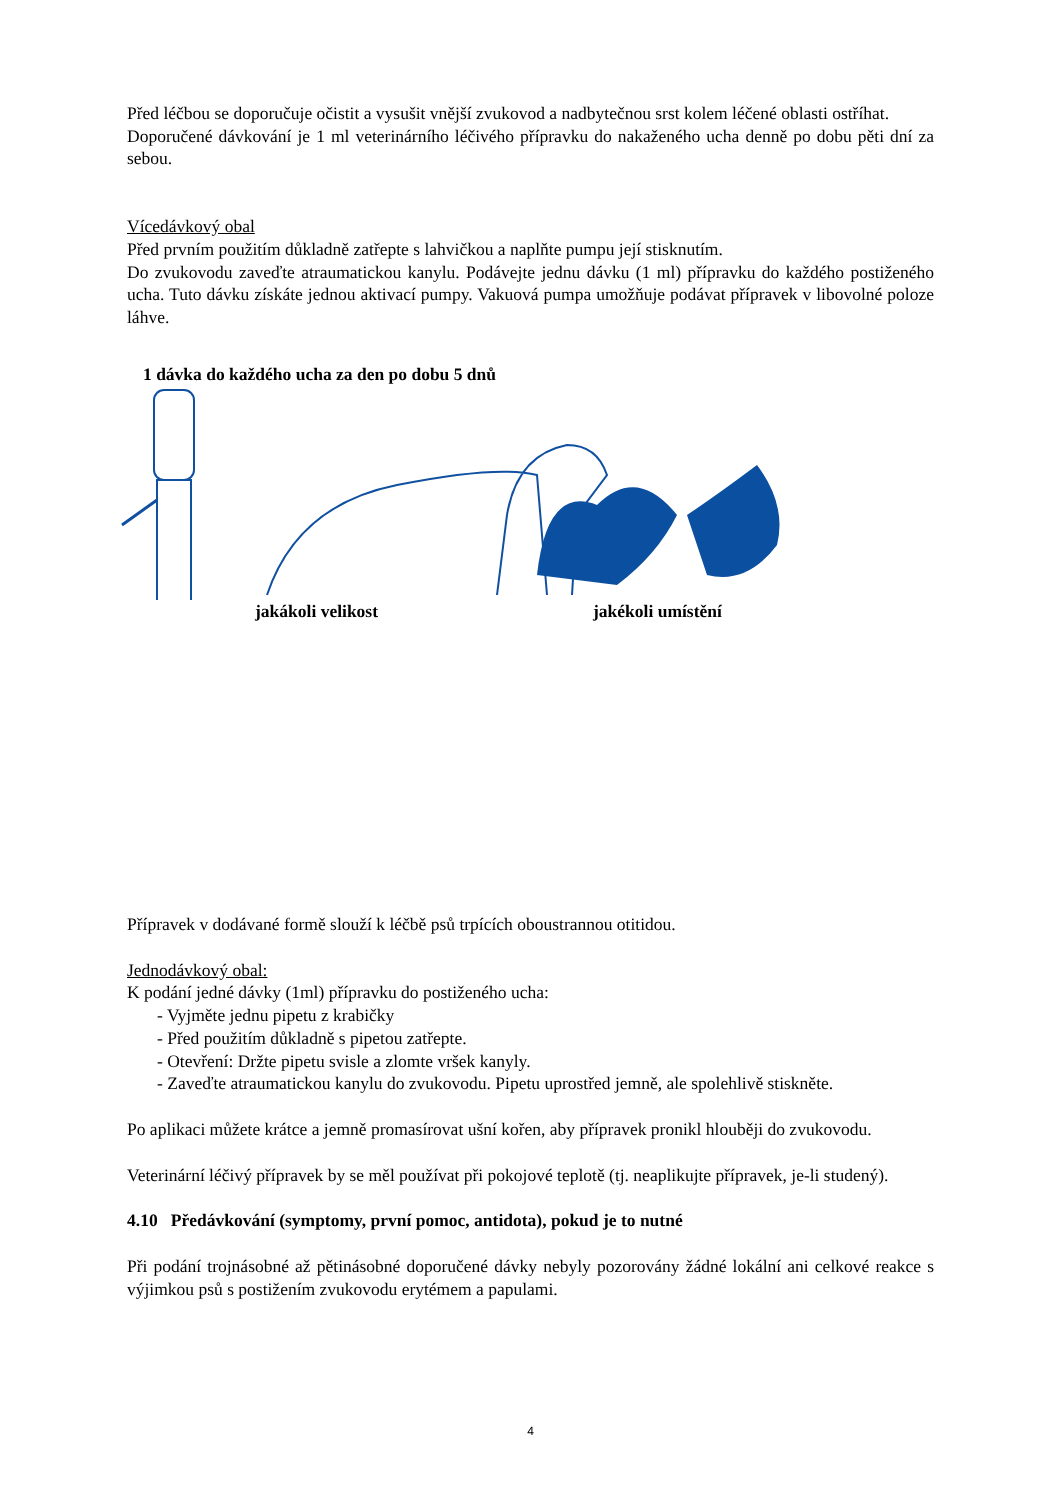Před léčbou se doporučuje očistit a vysušit vnější zvukovod a nadbytečnou srst kolem léčené oblasti ostříhat.
Doporučené dávkování je 1 ml veterinárního léčivého přípravku do nakaženého ucha denně po dobu pěti dní za sebou.
Vícedávkový obal
Před prvním použitím důkladně zatřepte s lahvičkou a naplňte pumpu její stisknutím.
Do zvukovodu zaveďte atraumatickou kanylu. Podávejte jednu dávku (1 ml) přípravku do každého postiženého ucha. Tuto dávku získáte jednou aktivací pumpy. Vakuová pumpa umožňuje podávat přípravek v libovolné poloze láhve.
1 dávka do každého ucha za den po dobu 5 dnů
jakákoli velikost jakékoli umístění
Přípravek v dodávané formě slouží k léčbě psů trpících oboustrannou otitidou.
Jednodávkový obal:
K podání jedné dávky (1ml) přípravku do postiženého ucha:
- Vyjměte jednu pipetu z krabičky
- Před použitím důkladně s pipetou zatřepte.
- Otevření: Držte pipetu svisle a zlomte vršek kanyly.
- Zaveďte atraumatickou kanylu do zvukovodu. Pipetu uprostřed jemně, ale spolehlivě stiskněte.
Po aplikaci můžete krátce a jemně promasírovat ušní kořen, aby přípravek pronikl hlouběji do zvukovodu.
Veterinární léčivý přípravek by se měl používat při pokojové teplotě (tj. neaplikujte přípravek, je-li studený).
4.10 Předávkování (symptomy, první pomoc, antidota), pokud je to nutné
Při podání trojnásobné až pětinásobné doporučené dávky nebyly pozorovány žádné lokální ani celkové reakce s výjimkou psů s postižením zvukovodu erytémem a papulami.
4